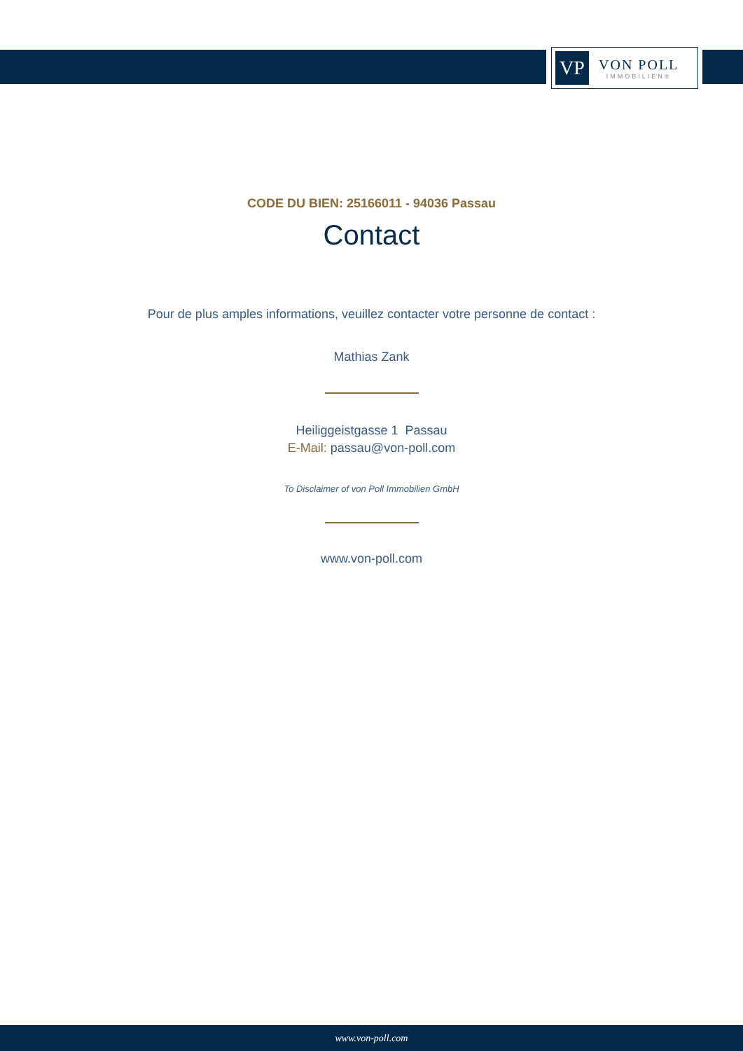VP
VON POLL
IMMOBILIEN®
CODE DU BIEN: 25166011 - 94036 Passau
Contact
Pour de plus amples informations, veuillez contacter votre personne de contact :
Mathias Zank
Heiliggeistgasse 1 Passau
E-Mail: passau@von-poll.com
To Disclaimer of von Poll Immobilien GmbH
www.von-poll.com
www.von-poll.com